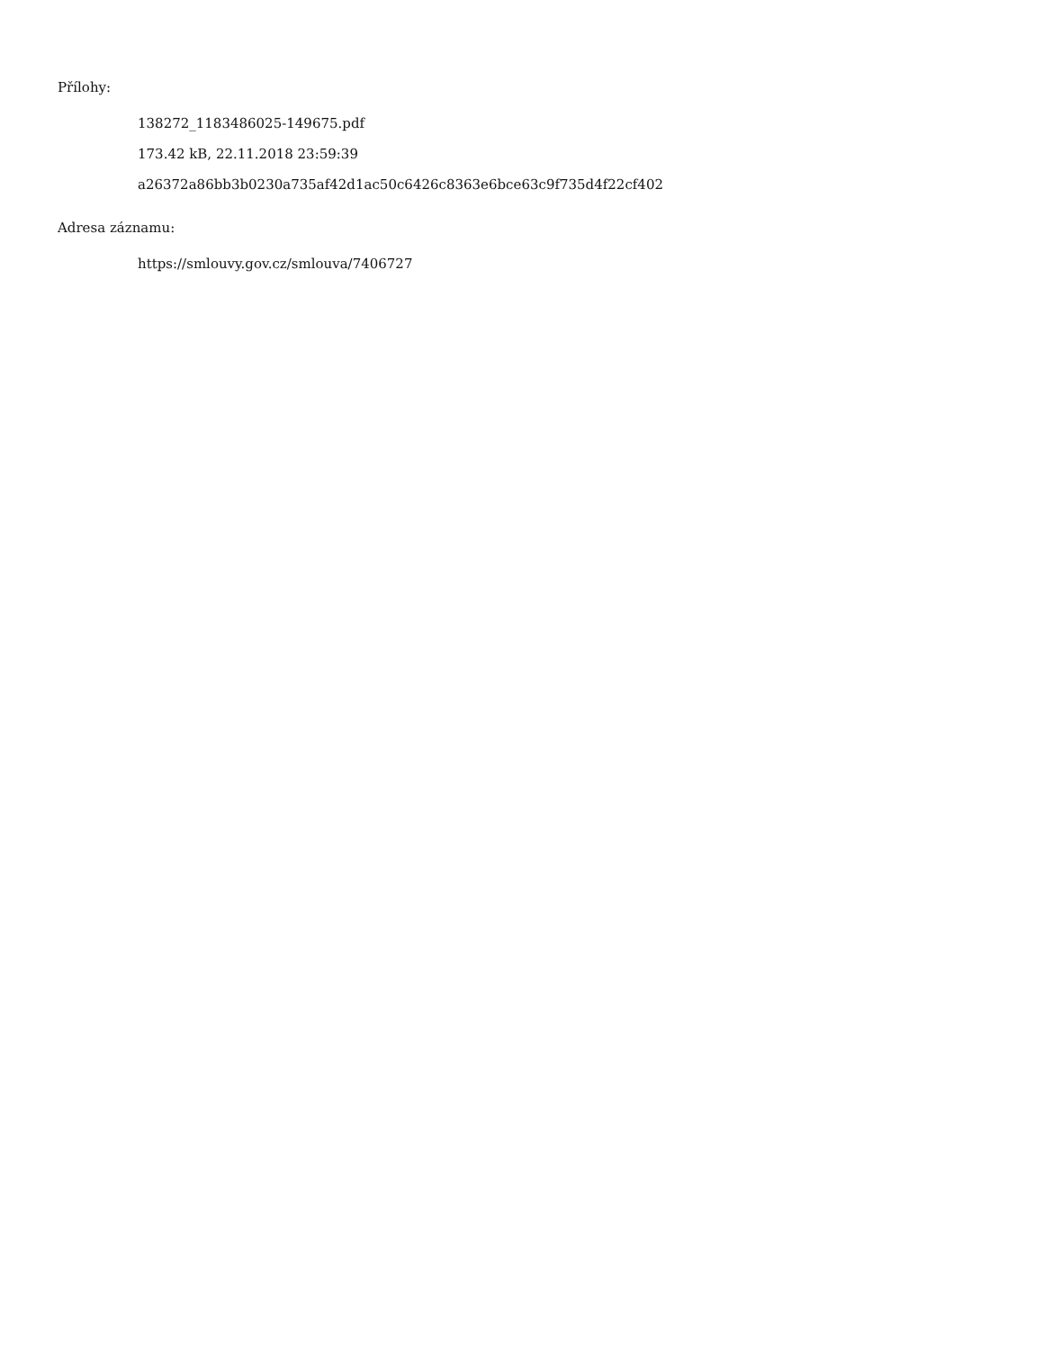Přílohy:
138272_1183486025-149675.pdf
173.42 kB, 22.11.2018 23:59:39
a26372a86bb3b0230a735af42d1ac50c6426c8363e6bce63c9f735d4f22cf402
Adresa záznamu:
https://smlouvy.gov.cz/smlouva/7406727